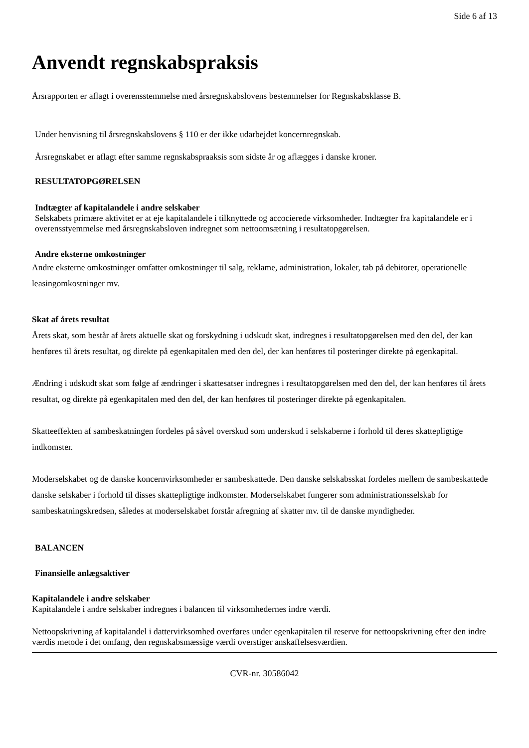Side 6 af 13
Anvendt regnskabspraksis
Årsrapporten er aflagt i overensstemmelse med årsregnskabslovens bestemmelser for Regnskabsklasse B.
Under henvisning til årsregnskabslovens § 110 er der ikke udarbejdet koncernregnskab.
Årsregnskabet er aflagt efter samme regnskabspraaksis som sidste år og aflægges i danske kroner.
RESULTATOPGØRELSEN
Indtægter af kapitalandele i andre selskaber
Selskabets primære aktivitet er at eje kapitalandele i tilknyttede og accocierede virksomheder. Indtægter fra kapitalandele er i overensstyemmelse med årsregnskabsloven indregnet som nettoomsætning i resultatopgørelsen.
Andre eksterne omkostninger
Andre eksterne omkostninger omfatter omkostninger til salg, reklame, administration, lokaler, tab på debitorer, operationelle leasingomkostninger mv.
Skat af årets resultat
Årets skat, som består af årets aktuelle skat og forskydning i udskudt skat, indregnes i resultatopgørelsen med den del, der kan henføres til årets resultat, og direkte på egenkapitalen med den del, der kan henføres til posteringer direkte på egenkapital.
Ændring i udskudt skat som følge af ændringer i skattesatser indregnes i resultatopgørelsen med den del, der kan henføres til årets resultat, og direkte på egenkapitalen med den del, der kan henføres til posteringer direkte på egenkapitalen.
Skatteeffekten af sambeskatningen fordeles på såvel overskud som underskud i selskaberne i forhold til deres skattepligtige indkomster.
Moderselskabet og de danske koncernvirksomheder er sambeskattede. Den danske selskabsskat fordeles mellem de sambeskattede danske selskaber i forhold til disses skattepligtige indkomster. Moderselskabet fungerer som administrationsselskab for sambeskatningskredsen, således at moderselskabet forstår afregning af skatter mv. til de danske myndigheder.
BALANCEN
Finansielle anlægsaktiver
Kapitalandele i andre selskaber
Kapitalandele i andre selskaber indregnes i balancen til virksomhedernes indre værdi.
Nettoopskrivning af kapitalandel i dattervirksomhed overføres under egenkapitalen til reserve for nettoopskrivning efter den indre værdis metode i det omfang, den regnskabsmæssige værdi overstiger anskaffelsesværdien.
CVR-nr. 30586042